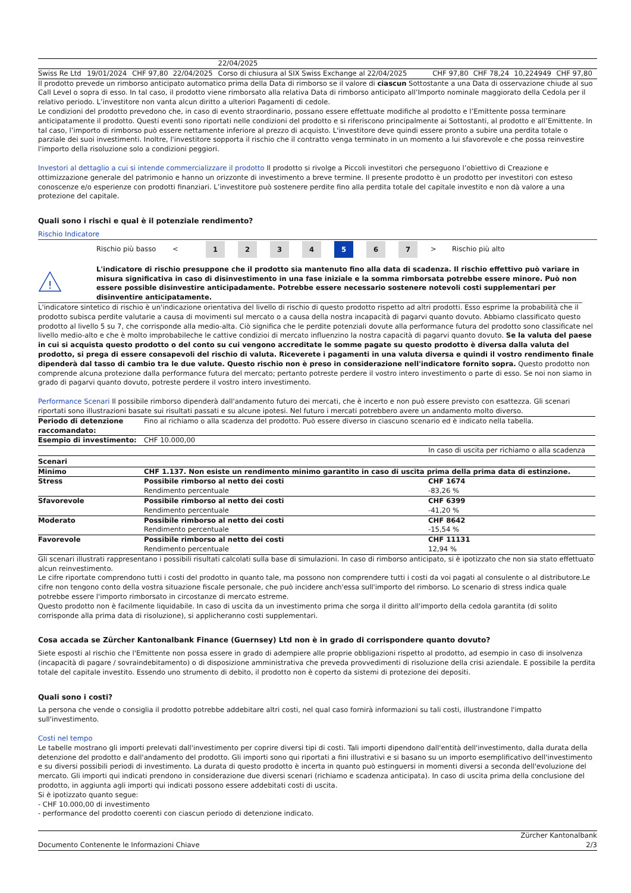| | | | | | 22/04/2025 | | | | |
| Swiss Re Ltd | 19/01/2024 | CHF 97,80 | | 22/04/2025 | Corso di chiusura al SIX Swiss Exchange al 22/04/2025 | CHF 97,80 | CHF 78,24 | 10,224949 | CHF 97,80 |
Il prodotto prevede un rimborso anticipato automatico prima della Data di rimborso se il valore di ciascun Sottostante a una Data di osservazione chiude al suo Call Level o sopra di esso. In tal caso, il prodotto viene rimborsato alla relativa Data di rimborso anticipato all’Importo nominale maggiorato della Cedola per il relativo periodo. L’investitore non vanta alcun diritto a ulteriori Pagamenti di cedole.
Le condizioni del prodotto prevedono che, in caso di evento straordinario, possano essere effettuate modifiche al prodotto e l’Emittente possa terminare anticipatamente il prodotto. Questi eventi sono riportati nelle condizioni del prodotto e si riferiscono principalmente ai Sottostanti, al prodotto e all’Emittente. In tal caso, l’importo di rimborso può essere nettamente inferiore al prezzo di acquisto. L'investitore deve quindi essere pronto a subire una perdita totale o parziale dei suoi investimenti. Inoltre, l'investitore sopporta il rischio che il contratto venga terminato in un momento a lui sfavorevole e che possa reinvestire l'importo della risoluzione solo a condizioni peggiori.
Investori al dettaglio a cui si intende commercializzare il prodotto Il prodotto si rivolge a Piccoli investitori che perseguono l’obiettivo di Creazione e ottimizzazione generale del patrimonio e hanno un orizzonte di investimento a breve termine. Il presente prodotto è un prodotto per investitori con esteso conoscenze e/o esperienze con prodotti finanziari. L’investitore può sostenere perdite fino alla perdita totale del capitale investito e non dà valore a una protezione del capitale.
Quali sono i rischi e qual è il potenziale rendimento?
Rischio Indicatore
Rischio più basso < 1234567 > Rischio più alto
!
L'indicatore di rischio presuppone che il prodotto sia mantenuto fino alla data di scadenza. Il rischio effettivo può variare in misura significativa in caso di disinvestimento in una fase iniziale e la somma rimborsata potrebbe essere minore. Può non essere possible disinvestire anticipadamente. Potrebbe essere necessario sostenere notevoli costi supplementari per disinventire anticipatamente.
L'indicatore sintetico di rischio è un'indicazione orientativa del livello di rischio di questo prodotto rispetto ad altri prodotti. Esso esprime la probabilità che il prodotto subisca perdite valutarie a causa di movimenti sul mercato o a causa della nostra incapacità di pagarvi quanto dovuto. Abbiamo classificato questo prodotto al livello 5 su 7, che corrisponde alla medio-alta. Ciò significa che le perdite potenziali dovute alla performance futura del prodotto sono classificate nel livello medio-alto e che è molto improbabileche le cattive condizioi di mercato influenzino la nostra capacità di pagarvi quanto dovuto. Se la valuta del paese in cui si acquista questo prodotto o del conto su cui vengono accreditate le somme pagate su questo prodotto è diversa dalla valuta del prodotto, si prega di essere consapevoli del rischio di valuta. Riceverete i pagamenti in una valuta diversa e quindi il vostro rendimento finale dipenderà dal tasso di cambio tra le due valute. Questo rischio non è preso in considerazione nell'indicatore fornito sopra. Questo prodotto non comprende alcuna protezione dalla performance futura del mercato; pertanto potreste perdere il vostro intero investimento o parte di esso. Se noi non siamo in grado di pagarvi quanto dovuto, potreste perdere il vostro intero investimento.
Performance Scenari Il possibile rimborso dipenderà dall'andamento futuro dei mercati, che è incerto e non può essere previsto con esattezza. Gli scenari riportati sono illustrazioni basate sui risultati passati e su alcune ipotesi. Nel futuro i mercati potrebbero avere un andamento molto diverso.
| Periodo di detenzione raccomandato: | Fino al richiamo o alla scadenza del prodotto. Può essere diverso in ciascuno scenario ed è indicato nella tabella. | |
| Esempio di investimento: | CHF 10.000,00 | |
| | | In caso di uscita per richiamo o alla scadenza |
| Scenari | | |
| Minimo | CHF 1.137. Non esiste un rendimento minimo garantito in caso di uscita prima della prima data di estinzione. | |
| Stress | Possibile rimborso al netto dei costi Rendimento percentuale | CHF 1674 -83,26 % |
| Sfavorevole | Possibile rimborso al netto dei costi Rendimento percentuale | CHF 6399 -41,20 % |
| Moderato | Possibile rimborso al netto dei costi Rendimento percentuale | CHF 8642 -15,54 % |
| Favorevole | Possibile rimborso al netto dei costi Rendimento percentuale | CHF 11131 12,94 % |
Gli scenari illustrati rappresentano i possibili risultati calcolati sulla base di simulazioni. In caso di rimborso anticipato, si è ipotizzato che non sia stato effettuato alcun reinvestimento.
Le cifre riportate comprendono tutti i costi del prodotto in quanto tale, ma possono non comprendere tutti i costi da voi pagati al consulente o al distributore.Le cifre non tengono conto della vostra situazione fiscale personale, che può incidere anch'essa sull'importo del rimborso. Lo scenario di stress indica quale potrebbe essere l'importo rimborsato in circostanze di mercato estreme.
Questo prodotto non è facilmente liquidabile. In caso di uscita da un investimento prima che sorga il diritto all'importo della cedola garantita (di solito corrisponde alla prima data di risoluzione), si applicheranno costi supplementari.
Cosa accada se Zürcher Kantonalbank Finance (Guernsey) Ltd non è in grado di corrispondere quanto dovuto?
Siete esposti al rischio che l'Emittente non possa essere in grado di adempiere alle proprie obbligazioni rispetto al prodotto, ad esempio in caso di insolvenza (incapacità di pagare / sovraindebitamento) o di disposizione amministrativa che preveda provvedimenti di risoluzione della crisi aziendale. E possibile la perdita totale del capitale investito. Essendo uno strumento di debito, il prodotto non è coperto da sistemi di protezione dei depositi.
Quali sono i costi?
La persona che vende o consiglia il prodotto potrebbe addebitare altri costi, nel qual caso fornirà informazioni su tali costi, illustrandone l'impatto sull'investimento.
Costi nel tempo
Le tabelle mostrano gli importi prelevati dall'investimento per coprire diversi tipi di costi. Tali importi dipendono dall'entità dell'investimento, dalla durata della detenzione del prodotto e dall'andamento del prodotto. Gli importi sono qui riportati a fini illustrativi e si basano su un importo esemplificativo dell'investimento e su diversi possibili periodi di investimento. La durata di questo prodotto è incerta in quanto può estinguersi in momenti diversi a seconda dell'evoluzione del mercato. Gli importi qui indicati prendono in considerazione due diversi scenari (richiamo e scadenza anticipata). In caso di uscita prima della conclusione del prodotto, in aggiunta agli importi qui indicati possono essere addebitati costi di uscita.
Si è ipotizzato quanto segue:
- CHF 10.000,00 di investimento
- performance del prodotto coerenti con ciascun periodo di detenzione indicato.
Zürcher Kantonalbank
Documento Contenente le Informazioni Chiave 2/3